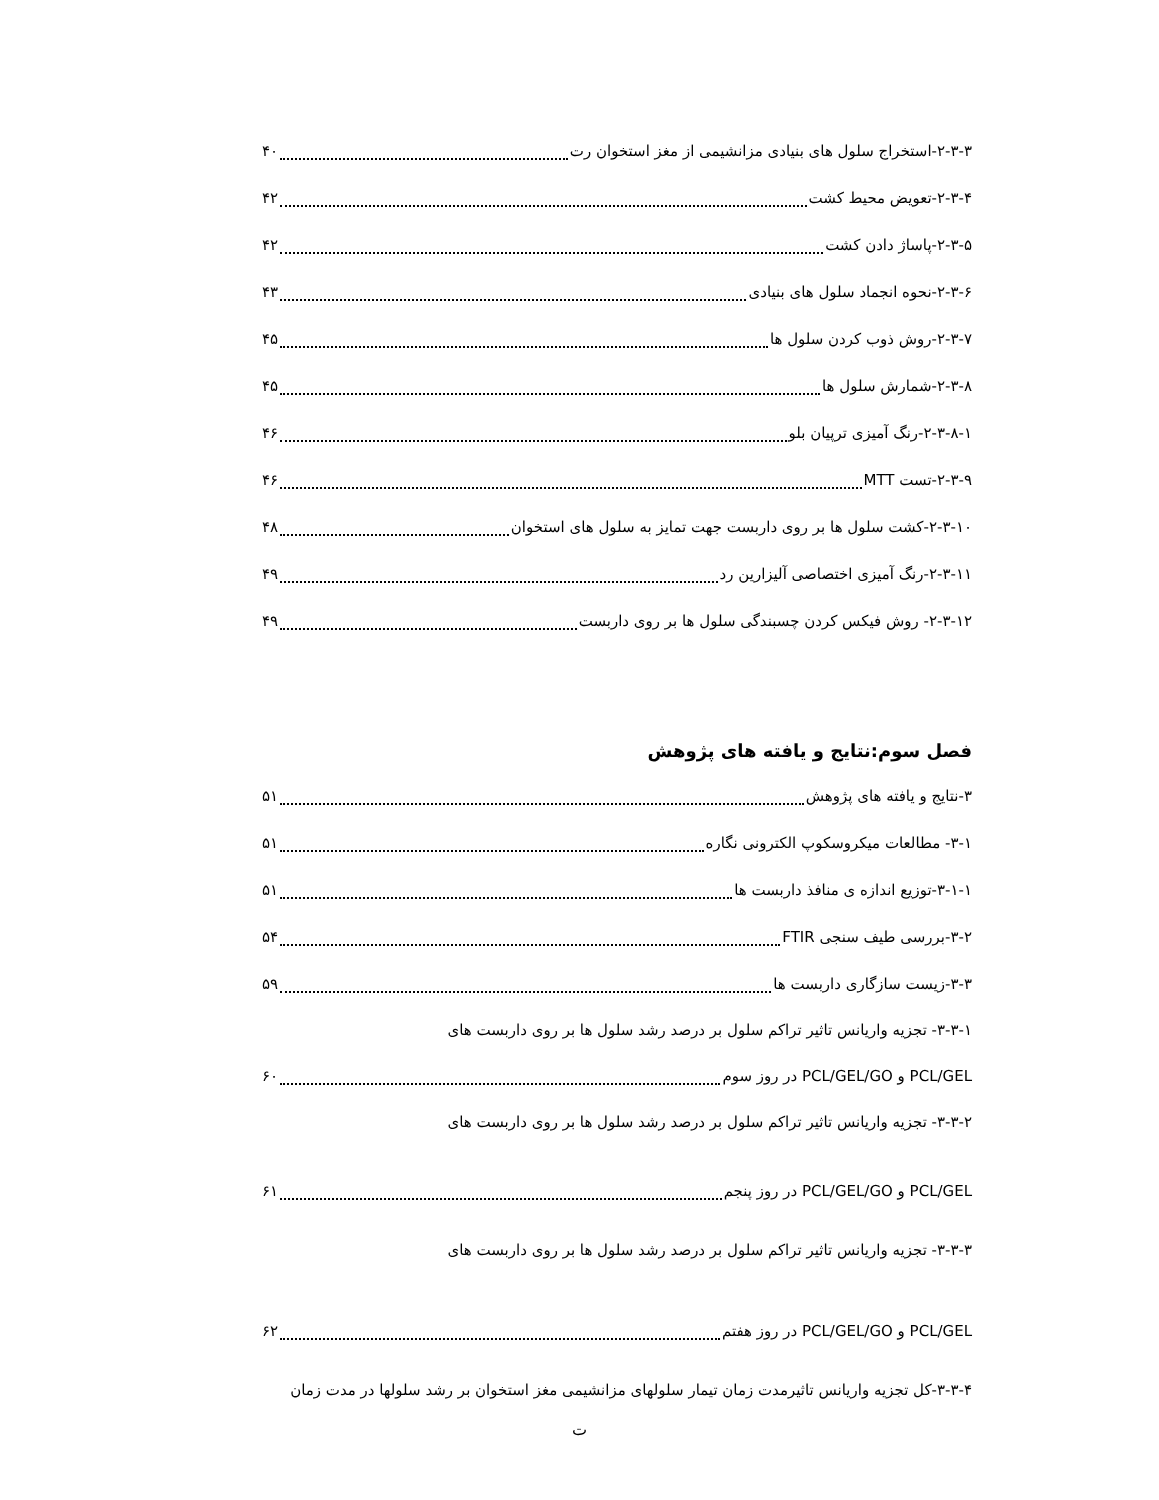۲-۳-۳-استخراج سلول های بنیادی مزانشیمی از مغز استخوان رت ۴۰
۲-۳-۴-تعویض محیط کشت ۴۲
۲-۳-۵-پاساژ دادن کشت ۴۲
۲-۳-۶-نحوه انجماد سلول های بنیادی ۴۳
۲-۳-۷-روش ذوب کردن سلول ها ۴۵
۲-۳-۸-شمارش سلول ها ۴۵
۲-۳-۸-۱-رنگ آمیزی ترپیان بلو ۴۶
۲-۳-۹-تست MTT ۴۶
۲-۳-۱۰-کشت سلول ها بر روی داربست جهت تمایز به سلول های استخوان ۴۸
۲-۳-۱۱-رنگ آمیزی اختصاصی آلیزارین رد ۴۹
۲-۳-۱۲- روش فیکس کردن چسبندگی سلول ها بر روی داربست ۴۹
فصل سوم:نتایج و یافته های پژوهش
۳-نتایج و یافته های پژوهش ۵۱
۳-۱- مطالعات میکروسکوپ الکترونی نگاره ۵۱
۳-۱-۱-توزیع اندازه ی منافذ داربست ها ۵۱
۳-۲-بررسی طیف سنجی FTIR ۵۴
۳-۳-زیست سازگاری داربست ها ۵۹
۳-۳-۱- تجزیه واریانس تاثیر تراکم سلول بر درصد رشد سلول ها بر روی داربست های
PCL/GEL و PCL/GEL/GO در روز سوم ۶۰
۳-۳-۲- تجزیه واریانس تاثیر تراکم سلول بر درصد رشد سلول ها بر روی داربست های
PCL/GEL و PCL/GEL/GO در روز پنجم ۶۱
۳-۳-۳- تجزیه واریانس تاثیر تراکم سلول بر درصد رشد سلول ها بر روی داربست های
PCL/GEL و PCL/GEL/GO در روز هفتم ۶۲
۳-۳-۴-کل تجزیه واریانس تاثیرمدت زمان تیمار سلولهای مزانشیمی مغز استخوان بر رشد سلولها در مدت زمان
ت